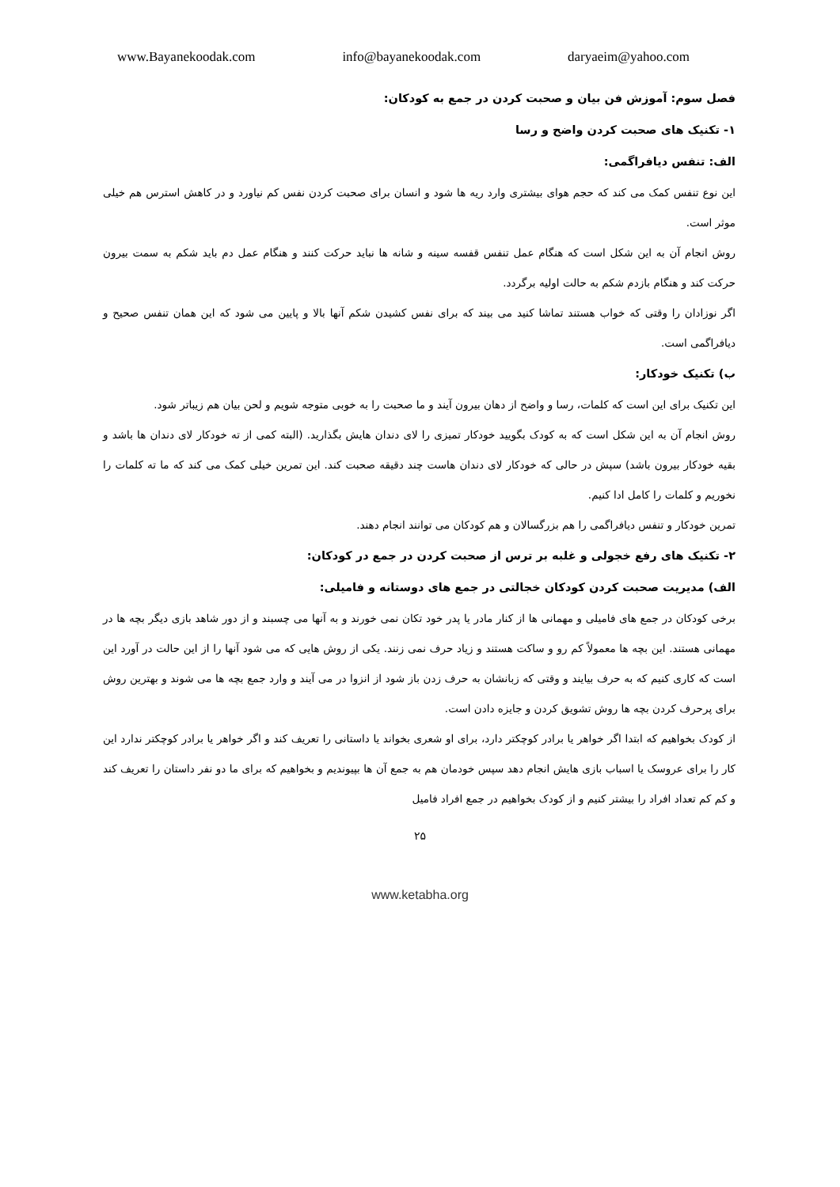www.Bayanekoodak.com info@bayanekoodak.com daryaeim@yahoo.com
فصل سوم: آموزش فن بیان و صحبت کردن در جمع به کودکان:
۱- تکنیک های صحبت کردن واضح و رسا
الف: تنفس دیافراگمی:
این نوع تنفس کمک می کند که حجم هوای بیشتری وارد ریه ها شود و انسان برای صحبت کردن نفس کم نیاورد و در کاهش استرس هم خیلی موثر است.
روش انجام آن به این شکل است که هنگام عمل تنفس قفسه سینه و شانه ها نباید حرکت کنند و هنگام عمل دم باید شکم به سمت بیرون حرکت کند و هنگام بازدم شکم به حالت اولیه برگردد.
اگر نوزادان را وقتی که خواب هستند تماشا کنید می بیند که برای نفس کشیدن شکم آنها بالا و پایین می شود که این همان تنفس صحیح و دیافراگمی است.
ب) تکنیک خودکار:
این تکنیک برای این است که کلمات، رسا و واضح از دهان بیرون آیند و ما صحبت را به خوبی متوجه شویم و لحن بیان هم زیباتر شود.
روش انجام آن به این شکل است که به کودک بگویید خودکار تمیزی را لای دندان هایش بگذارید. (البته کمی از ته خودکار لای دندان ها باشد و بقیه خودکار بیرون باشد) سپش در حالی که خودکار لای دندان هاست چند دقیقه صحبت کند. این تمرین خیلی کمک می کند که ما ته کلمات را نخوریم و کلمات را کامل ادا کنیم.
تمرین خودکار و تنفس دیافراگمی را هم بزرگسالان و هم کودکان می توانند انجام دهند.
۲- تکنیک های رفع خجولی و غلبه بر ترس از صحبت کردن در جمع در کودکان:
الف) مدیریت صحبت کردن کودکان خجالتی در جمع های دوستانه و فامیلی:
برخی کودکان در جمع های فامیلی و مهمانی ها از کنار مادر یا پدر خود تکان نمی خورند و به آنها می چسبند و از دور شاهد بازی دیگر بچه ها در مهمانی هستند. این بچه ها معمولاً کم رو و ساکت هستند و زیاد حرف نمی زنند. یکی از روش هایی که می شود آنها را از این حالت در آورد این است که کاری کنیم که به حرف بیایند و وقتی که زبانشان به حرف زدن باز شود از انزوا در می آیند و وارد جمع بچه ها می شوند و بهترین روش برای پرحرف کردن بچه ها روش تشویق کردن و جایزه دادن است.
از کودک بخواهیم که ابتدا اگر خواهر یا برادر کوچکتر دارد، برای او شعری بخواند یا داستانی را تعریف کند و اگر خواهر یا برادر کوچکتر ندارد این کار را برای عروسک یا اسباب بازی هایش انجام دهد سپس خودمان هم به جمع آن ها بپیوندیم و بخواهیم که برای ما دو نفر داستان را تعریف کند و کم کم تعداد افراد را بیشتر کنیم و از کودک بخواهیم در جمع افراد فامیل
۲۵
www.ketabha.org